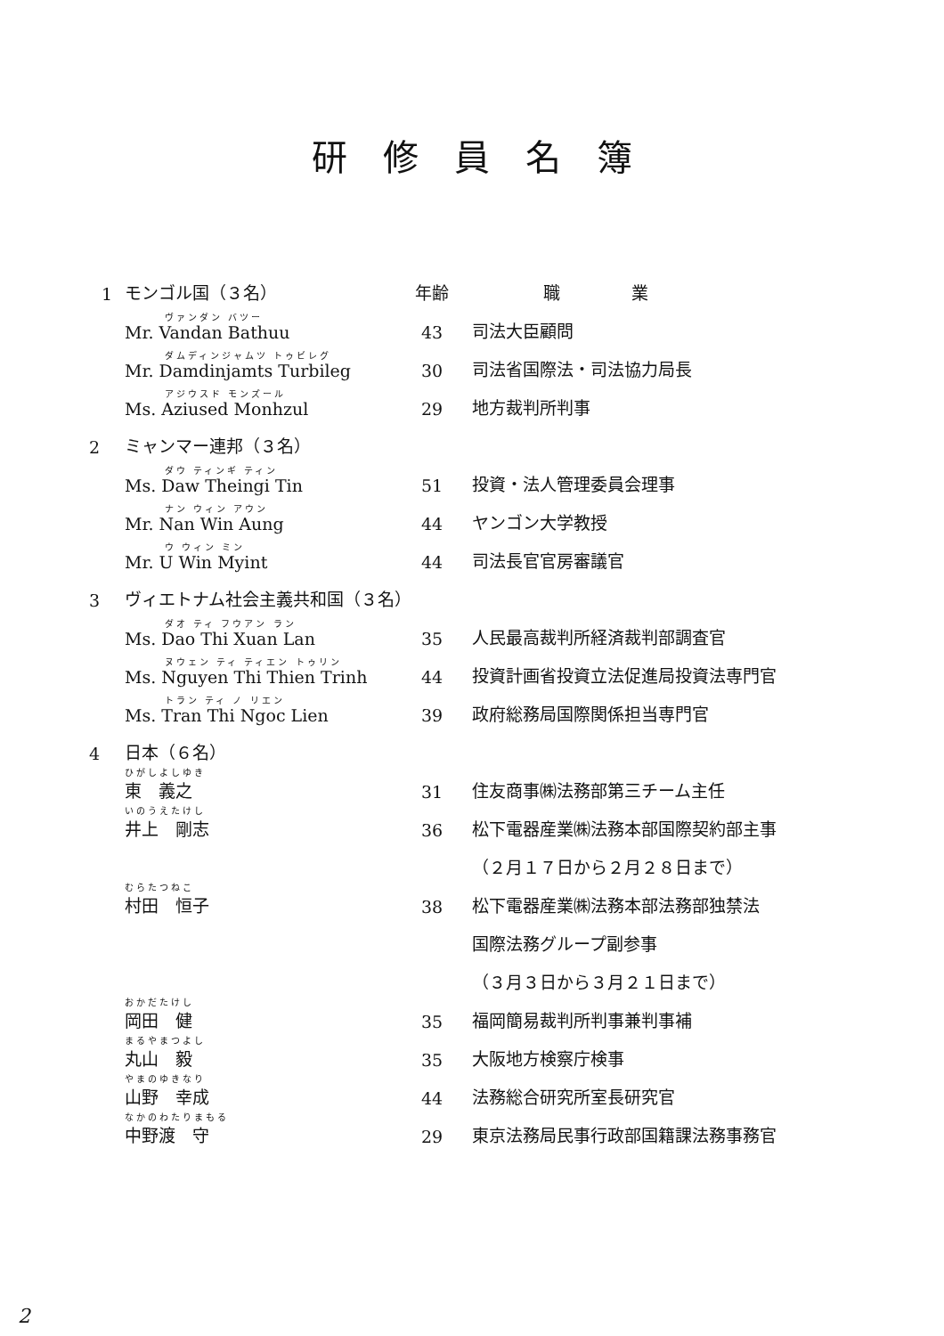研修員名簿
| 1 | モンゴル国（３名） | 年齢 | 職業 |
| --- | --- | --- | --- |
| | ヴァンダン バツー Mr. Vandan Bathuu | 43 | 司法大臣顧問 |
| | ダムディンジャムツ トゥビレグ Mr. Damdinjamts Turbileg | 30 | 司法省国際法・司法協力局長 |
| | アジウスド モンズール Ms. Aziused Monhzul | 29 | 地方裁判所判事 |
| 2 | ミャンマー連邦（３名） | | |
| | ダウ ティンギ ティン Ms. Daw Theingi Tin | 51 | 投資・法人管理委員会理事 |
| | ナン ウィン アウン Mr. Nan Win Aung | 44 | ヤンゴン大学教授 |
| | ウ ウィン ミン Mr. U Win Myint | 44 | 司法長官官房審議官 |
| 3 | ヴィエトナム社会主義共和国（３名） | | |
| | ダオ ティ フウアン ラン Ms. Dao Thi Xuan Lan | 35 | 人民最高裁判所経済裁判部調査官 |
| | ヌウェン ティ ティエン トゥリン Ms. Nguyen Thi Thien Trinh | 44 | 投資計画省投資立法促進局投資法専門官 |
| | トラン ティ ノ リエン Ms. Tran Thi Ngoc Lien | 39 | 政府総務局国際関係担当専門官 |
| 4 | 日本（６名） | | |
| | ひがしよしゆき 東 義之 | 31 | 住友商事㈱法務部第三チーム主任 |
| | いのうえたけし 井上 剛志 | 36 | 松下電器産業㈱法務本部国際契約部主事 |
| | | | （２月１７日から２月２８日まで） |
| | むらたつねこ 村田 恒子 | 38 | 松下電器産業㈱法務本部法務部独禁法 |
| | | | 国際法務グループ副参事 |
| | | | （３月３日から３月２１日まで） |
| | おかだたけし 岡田 健 | 35 | 福岡簡易裁判所判事兼判事補 |
| | まるやまつよし 丸山 毅 | 35 | 大阪地方検察庁検事 |
| | やまのゆきなり 山野 幸成 | 44 | 法務総合研究所室長研究官 |
| | なかのわたりまもる 中野渡 守 | 29 | 東京法務局民事行政部国籍課法務事務官 |
2